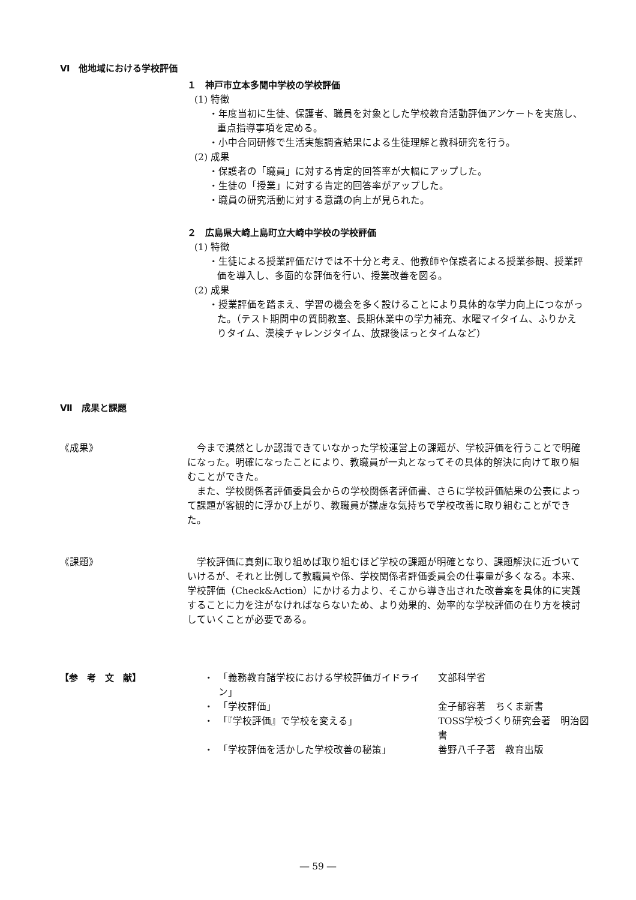Ⅵ　他地域における学校評価
１　神戸市立本多聞中学校の学校評価
(1) 特徴
・年度当初に生徒、保護者、職員を対象とした学校教育活動評価アンケートを実施し、重点指導事項を定める。
・小中合同研修で生活実態調査結果による生徒理解と教科研究を行う。
(2) 成果
・保護者の「職員」に対する肯定的回答率が大幅にアップした。
・生徒の「授業」に対する肯定的回答率がアップした。
・職員の研究活動に対する意識の向上が見られた。
２　広島県大崎上島町立大崎中学校の学校評価
(1) 特徴
・生徒による授業評価だけでは不十分と考え、他教師や保護者による授業参観、授業評価を導入し、多面的な評価を行い、授業改善を図る。
(2) 成果
・授業評価を踏まえ、学習の機会を多く設けることにより具体的な学力向上につながった。（テスト期間中の質問教室、長期休業中の学力補充、水曜マイタイム、ふりかえりタイム、漢検チャレンジタイム、放課後ほっとタイムなど）
Ⅶ　成果と課題
《成果》
今まで漠然としか認識できていなかった学校運営上の課題が、学校評価を行うことで明確になった。明確になったことにより、教職員が一丸となってその具体的解決に向けて取り組むことができた。
また、学校関係者評価委員会からの学校関係者評価書、さらに学校評価結果の公表によって課題が客観的に浮かび上がり、教職員が謙虚な気持ちで学校改善に取り組むことができた。
《課題》
学校評価に真剣に取り組めば取り組むほど学校の課題が明確となり、課題解決に近づいていけるが、それと比例して教職員や係、学校関係者評価委員会の仕事量が多くなる。本来、学校評価（Check&Action）にかける力より、そこから導き出された改善案を具体的に実践することに力を注がなければならないため、より効果的、効率的な学校評価の在り方を検討していくことが必要である。
【参　考　文　献】
| ・ | 「義務教育諸学校における学校評価ガイドライン」 | 文部科学省 |
| ・ | 「学校評価」 | 金子郁容著 ちくま新書 |
| ・ | 「『学校評価』で学校を変える」 | TOSS学校づくり研究会著 明治図書 |
| ・ | 「学校評価を活かした学校改善の秘策」 | 善野八千子著 教育出版 |
― 59 ―